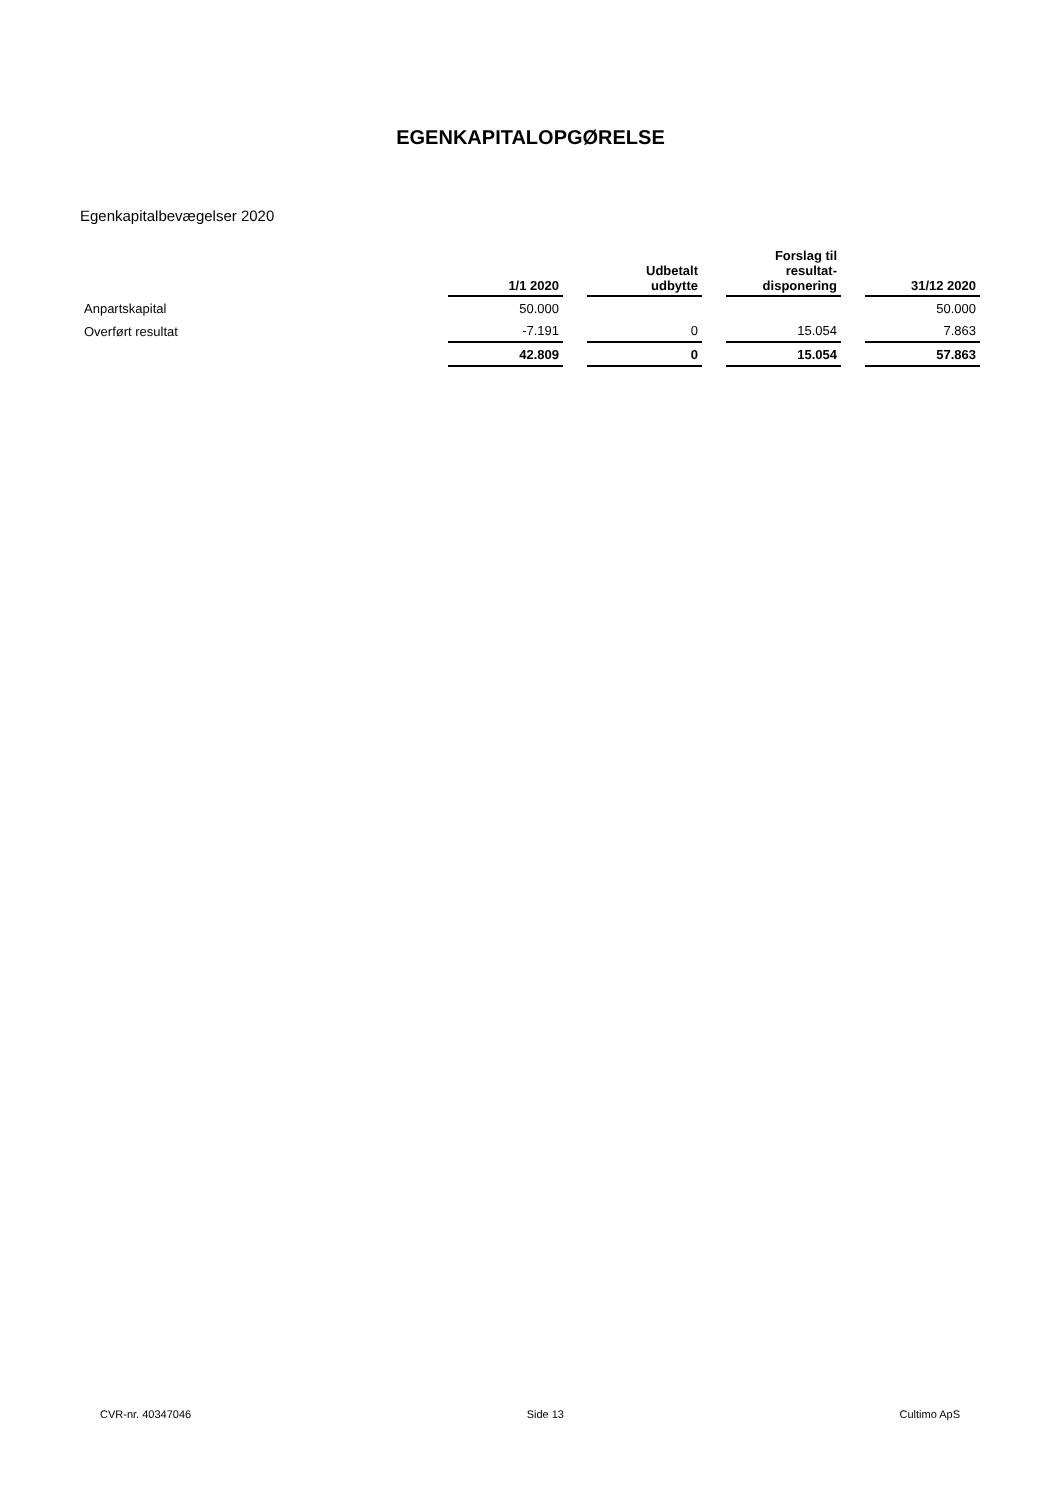EGENKAPITALOPGØRELSE
Egenkapitalbevægelser 2020
| | 1/1 2020 | | Udbetalt udbytte | | Forslag til resultat- disponering | | 31/12 2020 |
| --- | --- | --- | --- | --- | --- | --- | --- |
| Anpartskapital | 50.000 | | | | | | 50.000 |
| Overført resultat | -7.191 | | 0 | | 15.054 | | 7.863 |
| | 42.809 | | 0 | | 15.054 | | 57.863 |
CVR-nr. 40347046 Side 13 Cultimo ApS